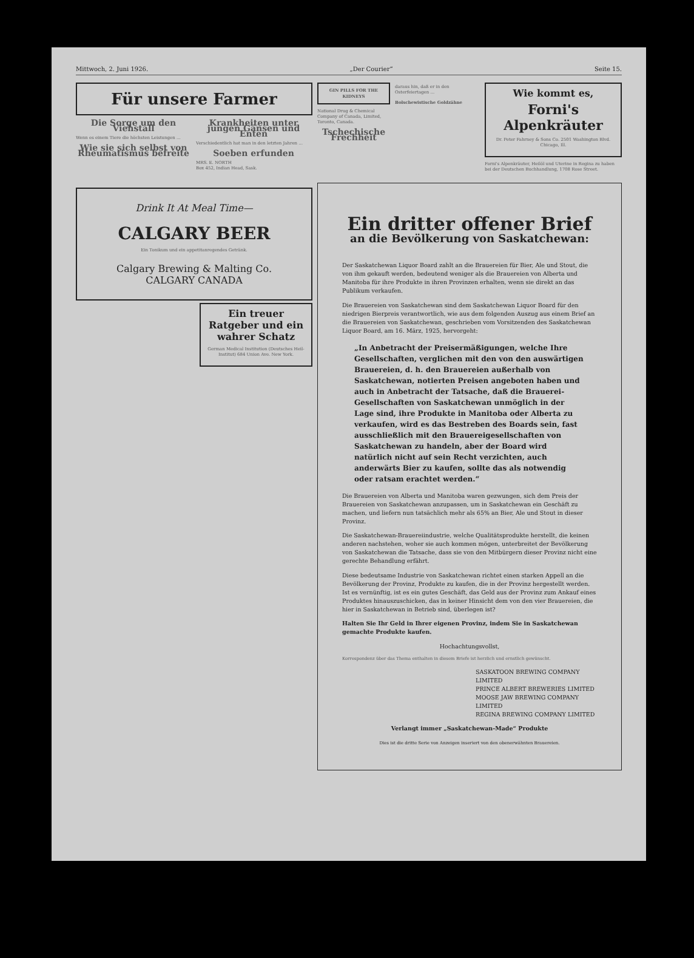Mittwoch, 2. Juni 1926. „Der Courier“Seite 15.
Für unsere Farmer
Die Sorge um den Viehstall
Wenn es einem Tiere die höchsten Leistungen ...
Wie sie sich selbst von Rheumatismus befreite
Krankheiten unter jungen Gänsen und Enten
Verschiedentlich hat man in den letzten Jahren ...
Soeben erfunden
MRS. E. NORTH
Box 452, Indian Head, Sask.
Drink It At Meal Time—
CALGARY BEER
Ein Tonikum und ein appetitanregendes Getränk.
Calgary Brewing & Malting Co.
CALGARY CANADA
Ein treuer Ratgeber und ein wahrer Schatz
German Medical Institution (Deutsches Heil-Institut) 684 Union Ave. New York.
GIN PILLS FOR THE KIDNEYS
National Drug & Chemical Company of Canada, Limited, Toronto, Canada.
Tschechische Frechheit
daraus hin, daß er in den Osterfeiertagen ...
Bolschewistische Goldzähne
Wie kommt es,
Forni's Alpenkräuter
Dr. Peter Fahrney & Sons Co. 2501 Washington Blvd. Chicago, Ill.
Forni's Alpenkräuter, Heilöl und Uterine in Regina zu haben bei der Deutschen Buchhandlung, 1708 Rose Street.
Ein dritter offener Brief
an die Bevölkerung von Saskatchewan:
Der Saskatchewan Liquor Board zahlt an die Brauereien für Bier, Ale und Stout, die von ihm gekauft werden, bedeutend weniger als die Brauereien von Alberta und Manitoba für ihre Produkte in ihren Provinzen erhalten, wenn sie direkt an das Publikum verkaufen.
Die Brauereien von Saskatchewan sind dem Saskatchewan Liquor Board für den niedrigen Bierpreis verantwortlich, wie aus dem folgenden Auszug aus einem Brief an die Brauereien von Saskatchewan, geschrieben vom Vorsitzenden des Saskatchewan Liquor Board, am 16. März, 1925, hervorgeht:
„In Anbetracht der Preisermäßigungen, welche Ihre Gesellschaften, verglichen mit den von den auswärtigen Brauereien, d. h. den Brauereien außerhalb von Saskatchewan, notierten Preisen angeboten haben und auch in Anbetracht der Tatsache, daß die Brauerei-Gesellschaften von Saskatchewan unmöglich in der Lage sind, ihre Produkte in Manitoba oder Alberta zu verkaufen, wird es das Bestreben des Boards sein, fast ausschließlich mit den Brauereigesellschaften von Saskatchewan zu handeln, aber der Board wird natürlich nicht auf sein Recht verzichten, auch anderwärts Bier zu kaufen, sollte das als notwendig oder ratsam erachtet werden.“
Die Brauereien von Alberta und Manitoba waren gezwungen, sich dem Preis der Brauereien von Saskatchewan anzupassen, um in Saskatchewan ein Geschäft zu machen, und liefern nun tatsächlich mehr als 65% an Bier, Ale und Stout in dieser Provinz.
Die Saskatchewan-Brauereiindustrie, welche Qualitätsprodukte herstellt, die keinen anderen nachstehen, woher sie auch kommen mögen, unterbreitet der Bevölkerung von Saskatchewan die Tatsache, dass sie von den Mitbürgern dieser Provinz nicht eine gerechte Behandlung erfährt.
Diese bedeutsame Industrie von Saskatchewan richtet einen starken Appell an die Bevölkerung der Provinz, Produkte zu kaufen, die in der Provinz hergestellt werden. Ist es vernünftig, ist es ein gutes Geschäft, das Geld aus der Provinz zum Ankauf eines Produktes hinauszuschicken, das in keiner Hinsicht dem von den vier Brauereien, die hier in Saskatchewan in Betrieb sind, überlegen ist?
Halten Sie Ihr Geld in Ihrer eigenen Provinz, indem Sie in Saskatchewan gemachte Produkte kaufen.
Hochachtungsvollst,
Korrespondenz über das Thema enthalten in diesem Briefe ist herzlich und ernstlich gewünscht.
SASKATOON BREWING COMPANY LIMITED
PRINCE ALBERT BREWERIES LIMITED
MOOSE JAW BREWING COMPANY LIMITED
REGINA BREWING COMPANY LIMITED
Verlangt immer „Saskatchewan-Made“ Produkte
Dies ist die dritte Serie von Anzeigen inseriert von den obenerwähnten Brauereien.